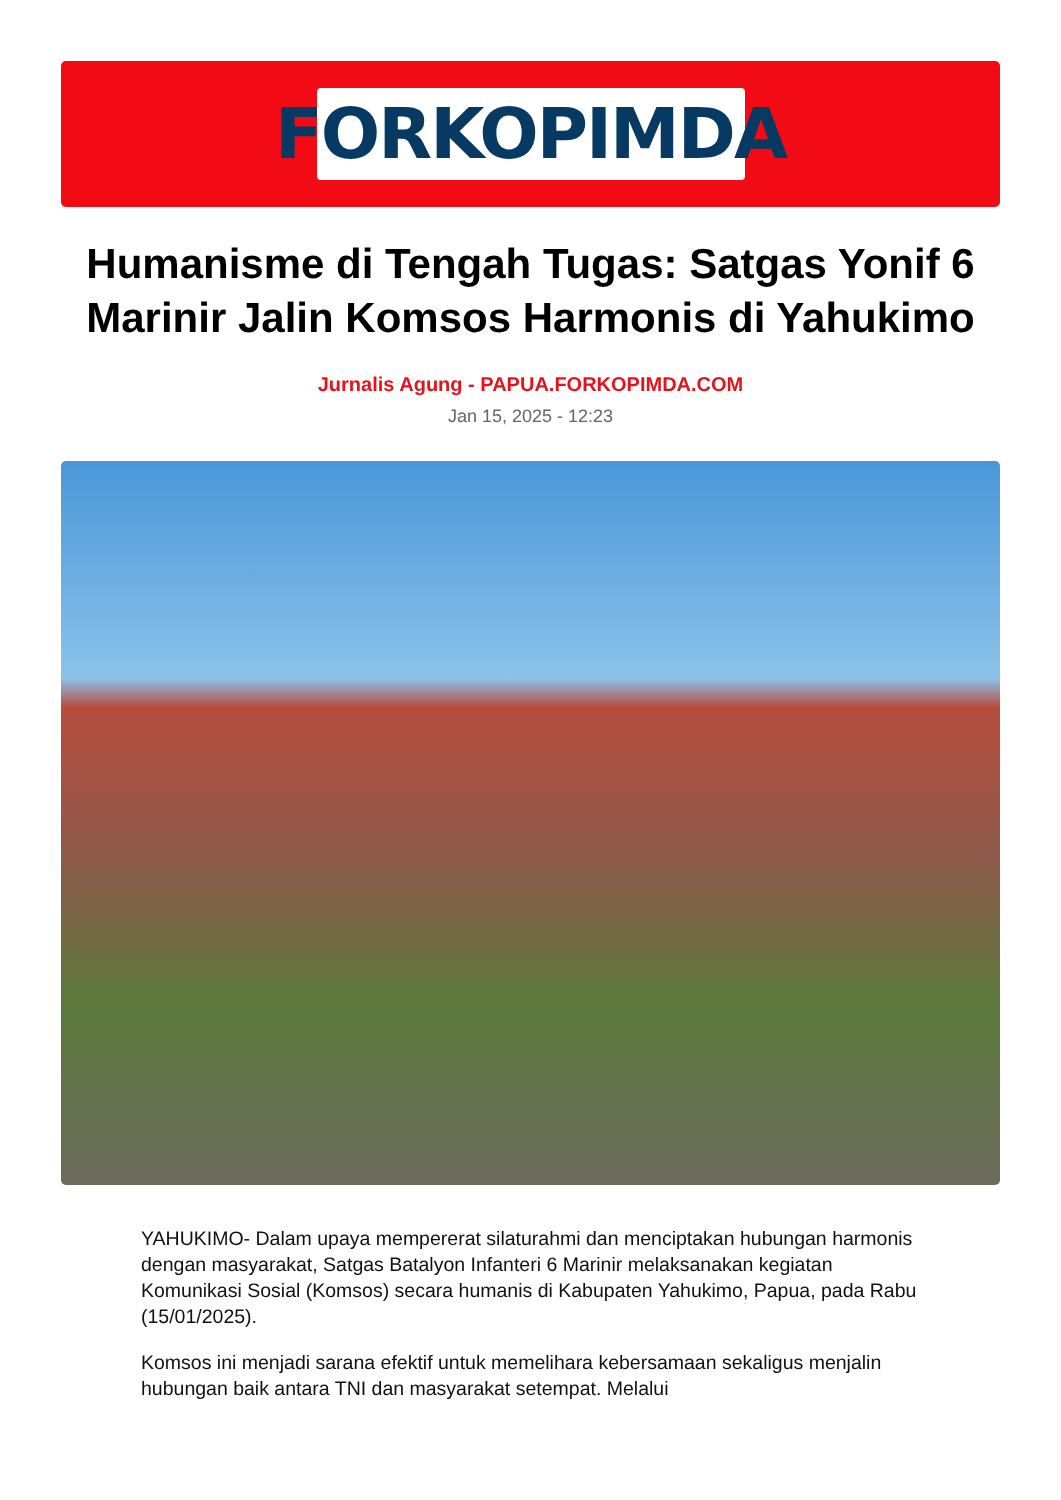FORKOPIMDA
Humanisme di Tengah Tugas: Satgas Yonif 6 Marinir Jalin Komsos Harmonis di Yahukimo
Jurnalis Agung - PAPUA.FORKOPIMDA.COM
Jan 15, 2025 - 12:23
YAHUKIMO- Dalam upaya mempererat silaturahmi dan menciptakan hubungan harmonis dengan masyarakat, Satgas Batalyon Infanteri 6 Marinir melaksanakan kegiatan Komunikasi Sosial (Komsos) secara humanis di Kabupaten Yahukimo, Papua, pada Rabu (15/01/2025).
Komsos ini menjadi sarana efektif untuk memelihara kebersamaan sekaligus menjalin hubungan baik antara TNI dan masyarakat setempat. Melalui